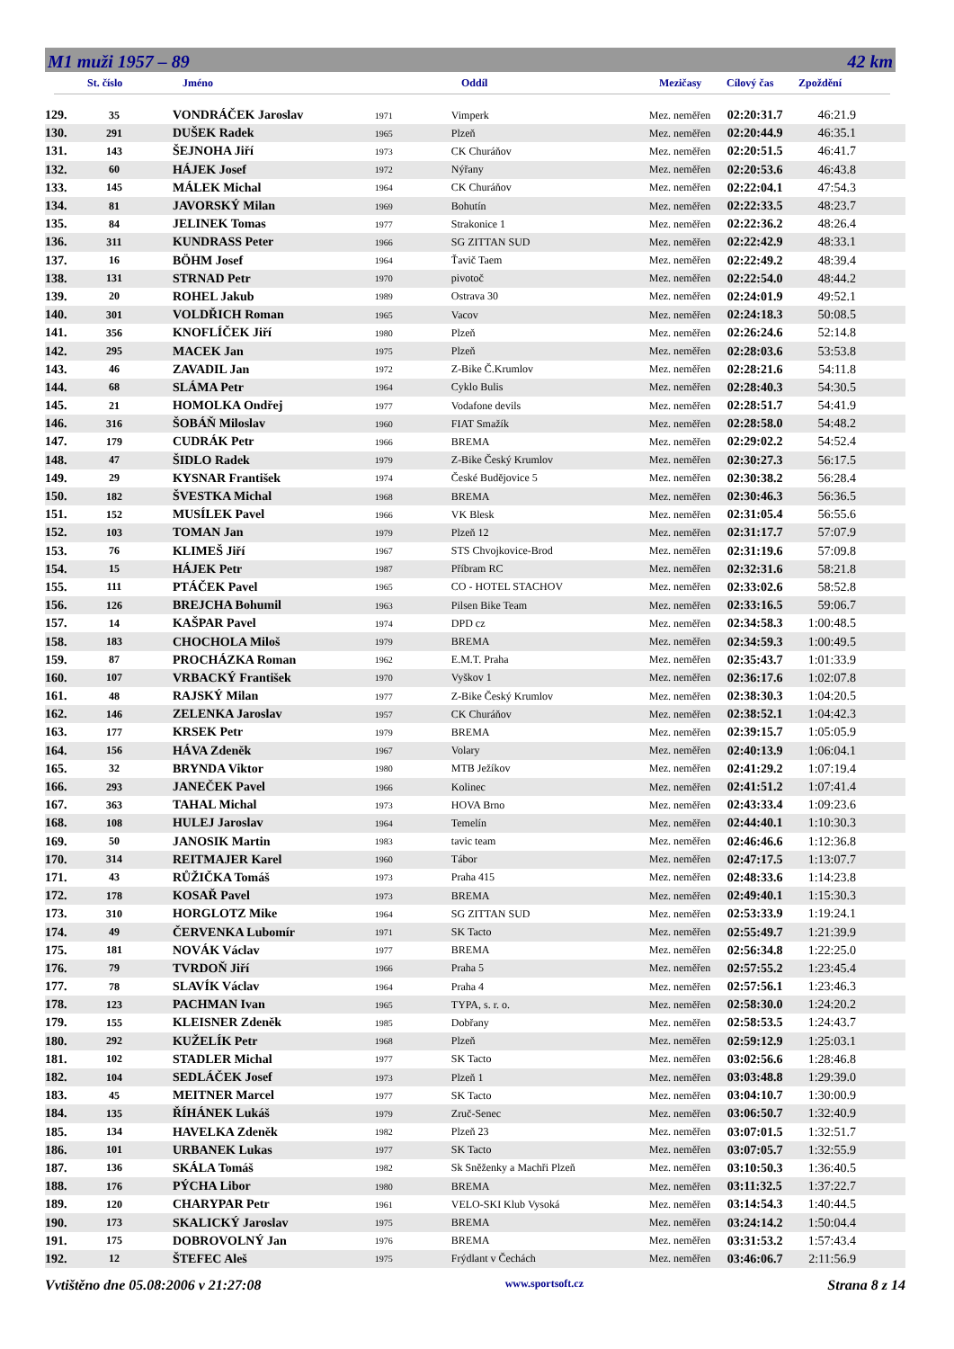M1 muži 1957 – 89 42 km
St. číslo Jméno Oddíl Mezičasy Cílový čas Zpoždění
| 129. | 35 | VONDRÁČEK Jaroslav | 1971 | Vimperk | Mez. neměřen | 02:20:31.7 | 46:21.9 |
| 130. | 291 | DUŠEK Radek | 1965 | Plzeň | Mez. neměřen | 02:20:44.9 | 46:35.1 |
| 131. | 143 | ŠEJNOHA Jiří | 1973 | CK Churáňov | Mez. neměřen | 02:20:51.5 | 46:41.7 |
| 132. | 60 | HÁJEK Josef | 1972 | Nýřany | Mez. neměřen | 02:20:53.6 | 46:43.8 |
| 133. | 145 | MÁLEK Michal | 1964 | CK Churáňov | Mez. neměřen | 02:22:04.1 | 47:54.3 |
| 134. | 81 | JAVORSKÝ Milan | 1969 | Bohutín | Mez. neměřen | 02:22:33.5 | 48:23.7 |
| 135. | 84 | JELINEK Tomas | 1977 | Strakonice 1 | Mez. neměřen | 02:22:36.2 | 48:26.4 |
| 136. | 311 | KUNDRASS Peter | 1966 | SG ZITTAN SUD | Mez. neměřen | 02:22:42.9 | 48:33.1 |
| 137. | 16 | BÖHM Josef | 1964 | Ťavič Taem | Mez. neměřen | 02:22:49.2 | 48:39.4 |
| 138. | 131 | STRNAD Petr | 1970 | pivotoč | Mez. neměřen | 02:22:54.0 | 48:44.2 |
| 139. | 20 | ROHEL Jakub | 1989 | Ostrava 30 | Mez. neměřen | 02:24:01.9 | 49:52.1 |
| 140. | 301 | VOLDŘICH Roman | 1965 | Vacov | Mez. neměřen | 02:24:18.3 | 50:08.5 |
| 141. | 356 | KNOFLÍČEK Jiří | 1980 | Plzeň | Mez. neměřen | 02:26:24.6 | 52:14.8 |
| 142. | 295 | MACEK Jan | 1975 | Plzeň | Mez. neměřen | 02:28:03.6 | 53:53.8 |
| 143. | 46 | ZAVADIL Jan | 1972 | Z-Bike Č.Krumlov | Mez. neměřen | 02:28:21.6 | 54:11.8 |
| 144. | 68 | SLÁMA Petr | 1964 | Cyklo Bulis | Mez. neměřen | 02:28:40.3 | 54:30.5 |
| 145. | 21 | HOMOLKA Ondřej | 1977 | Vodafone devils | Mez. neměřen | 02:28:51.7 | 54:41.9 |
| 146. | 316 | ŠOBÁŇ Miloslav | 1960 | FIAT Smažík | Mez. neměřen | 02:28:58.0 | 54:48.2 |
| 147. | 179 | CUDRÁK Petr | 1966 | BREMA | Mez. neměřen | 02:29:02.2 | 54:52.4 |
| 148. | 47 | ŠIDLO Radek | 1979 | Z-Bike Český Krumlov | Mez. neměřen | 02:30:27.3 | 56:17.5 |
| 149. | 29 | KYSNAR František | 1974 | České Budějovice 5 | Mez. neměřen | 02:30:38.2 | 56:28.4 |
| 150. | 182 | ŠVESTKA Michal | 1968 | BREMA | Mez. neměřen | 02:30:46.3 | 56:36.5 |
| 151. | 152 | MUSÍLEK Pavel | 1966 | VK Blesk | Mez. neměřen | 02:31:05.4 | 56:55.6 |
| 152. | 103 | TOMAN Jan | 1979 | Plzeň 12 | Mez. neměřen | 02:31:17.7 | 57:07.9 |
| 153. | 76 | KLIMEŠ Jiří | 1967 | STS Chvojkovice-Brod | Mez. neměřen | 02:31:19.6 | 57:09.8 |
| 154. | 15 | HÁJEK Petr | 1987 | Příbram RC | Mez. neměřen | 02:32:31.6 | 58:21.8 |
| 155. | 111 | PTÁČEK Pavel | 1965 | CO - HOTEL STACHOV | Mez. neměřen | 02:33:02.6 | 58:52.8 |
| 156. | 126 | BREJCHA Bohumil | 1963 | Pilsen Bike Team | Mez. neměřen | 02:33:16.5 | 59:06.7 |
| 157. | 14 | KAŠPAR Pavel | 1974 | DPD cz | Mez. neměřen | 02:34:58.3 | 1:00:48.5 |
| 158. | 183 | CHOCHOLA Miloš | 1979 | BREMA | Mez. neměřen | 02:34:59.3 | 1:00:49.5 |
| 159. | 87 | PROCHÁZKA Roman | 1962 | E.M.T. Praha | Mez. neměřen | 02:35:43.7 | 1:01:33.9 |
| 160. | 107 | VRBACKÝ František | 1970 | Vyškov 1 | Mez. neměřen | 02:36:17.6 | 1:02:07.8 |
| 161. | 48 | RAJSKÝ Milan | 1977 | Z-Bike Český Krumlov | Mez. neměřen | 02:38:30.3 | 1:04:20.5 |
| 162. | 146 | ZELENKA Jaroslav | 1957 | CK Churáňov | Mez. neměřen | 02:38:52.1 | 1:04:42.3 |
| 163. | 177 | KRSEK Petr | 1979 | BREMA | Mez. neměřen | 02:39:15.7 | 1:05:05.9 |
| 164. | 156 | HÁVA Zdeněk | 1967 | Volary | Mez. neměřen | 02:40:13.9 | 1:06:04.1 |
| 165. | 32 | BRYNDA Viktor | 1980 | MTB Ježíkov | Mez. neměřen | 02:41:29.2 | 1:07:19.4 |
| 166. | 293 | JANEČEK Pavel | 1966 | Kolinec | Mez. neměřen | 02:41:51.2 | 1:07:41.4 |
| 167. | 363 | TAHAL Michal | 1973 | HOVA Brno | Mez. neměřen | 02:43:33.4 | 1:09:23.6 |
| 168. | 108 | HULEJ Jaroslav | 1964 | Temelín | Mez. neměřen | 02:44:40.1 | 1:10:30.3 |
| 169. | 50 | JANOSIK Martin | 1983 | tavic team | Mez. neměřen | 02:46:46.6 | 1:12:36.8 |
| 170. | 314 | REITMAJER Karel | 1960 | Tábor | Mez. neměřen | 02:47:17.5 | 1:13:07.7 |
| 171. | 43 | RŮŽIČKA Tomáš | 1973 | Praha 415 | Mez. neměřen | 02:48:33.6 | 1:14:23.8 |
| 172. | 178 | KOSAŘ Pavel | 1973 | BREMA | Mez. neměřen | 02:49:40.1 | 1:15:30.3 |
| 173. | 310 | HORGLOTZ Mike | 1964 | SG ZITTAN SUD | Mez. neměřen | 02:53:33.9 | 1:19:24.1 |
| 174. | 49 | ČERVENKA Lubomír | 1971 | SK Tacto | Mez. neměřen | 02:55:49.7 | 1:21:39.9 |
| 175. | 181 | NOVÁK Václav | 1977 | BREMA | Mez. neměřen | 02:56:34.8 | 1:22:25.0 |
| 176. | 79 | TVRDOŇ Jiří | 1966 | Praha 5 | Mez. neměřen | 02:57:55.2 | 1:23:45.4 |
| 177. | 78 | SLAVÍK Václav | 1964 | Praha 4 | Mez. neměřen | 02:57:56.1 | 1:23:46.3 |
| 178. | 123 | PACHMAN Ivan | 1965 | TYPA, s. r. o. | Mez. neměřen | 02:58:30.0 | 1:24:20.2 |
| 179. | 155 | KLEISNER Zdeněk | 1985 | Dobřany | Mez. neměřen | 02:58:53.5 | 1:24:43.7 |
| 180. | 292 | KUŽELÍK Petr | 1968 | Plzeň | Mez. neměřen | 02:59:12.9 | 1:25:03.1 |
| 181. | 102 | STADLER Michal | 1977 | SK Tacto | Mez. neměřen | 03:02:56.6 | 1:28:46.8 |
| 182. | 104 | SEDLÁČEK Josef | 1973 | Plzeň 1 | Mez. neměřen | 03:03:48.8 | 1:29:39.0 |
| 183. | 45 | MEITNER Marcel | 1977 | SK Tacto | Mez. neměřen | 03:04:10.7 | 1:30:00.9 |
| 184. | 135 | ŘÍHÁNEK Lukáš | 1979 | Zruč-Senec | Mez. neměřen | 03:06:50.7 | 1:32:40.9 |
| 185. | 134 | HAVELKA Zdeněk | 1982 | Plzeň 23 | Mez. neměřen | 03:07:01.5 | 1:32:51.7 |
| 186. | 101 | URBANEK Lukas | 1977 | SK Tacto | Mez. neměřen | 03:07:05.7 | 1:32:55.9 |
| 187. | 136 | SKÁLA Tomáš | 1982 | Sk Sněženky a Machři Plzeň | Mez. neměřen | 03:10:50.3 | 1:36:40.5 |
| 188. | 176 | PÝCHA Libor | 1980 | BREMA | Mez. neměřen | 03:11:32.5 | 1:37:22.7 |
| 189. | 120 | CHARYPAR Petr | 1961 | VELO-SKI Klub Vysoká | Mez. neměřen | 03:14:54.3 | 1:40:44.5 |
| 190. | 173 | SKALICKÝ Jaroslav | 1975 | BREMA | Mez. neměřen | 03:24:14.2 | 1:50:04.4 |
| 191. | 175 | DOBROVOLNÝ Jan | 1976 | BREMA | Mez. neměřen | 03:31:53.2 | 1:57:43.4 |
| 192. | 12 | ŠTEFEC Aleš | 1975 | Frýdlant v Čechách | Mez. neměřen | 03:46:06.7 | 2:11:56.9 |
Vvtištěno dne 05.08:2006 v 21:27:08 www.sportsoft.cz Strana 8 z 14